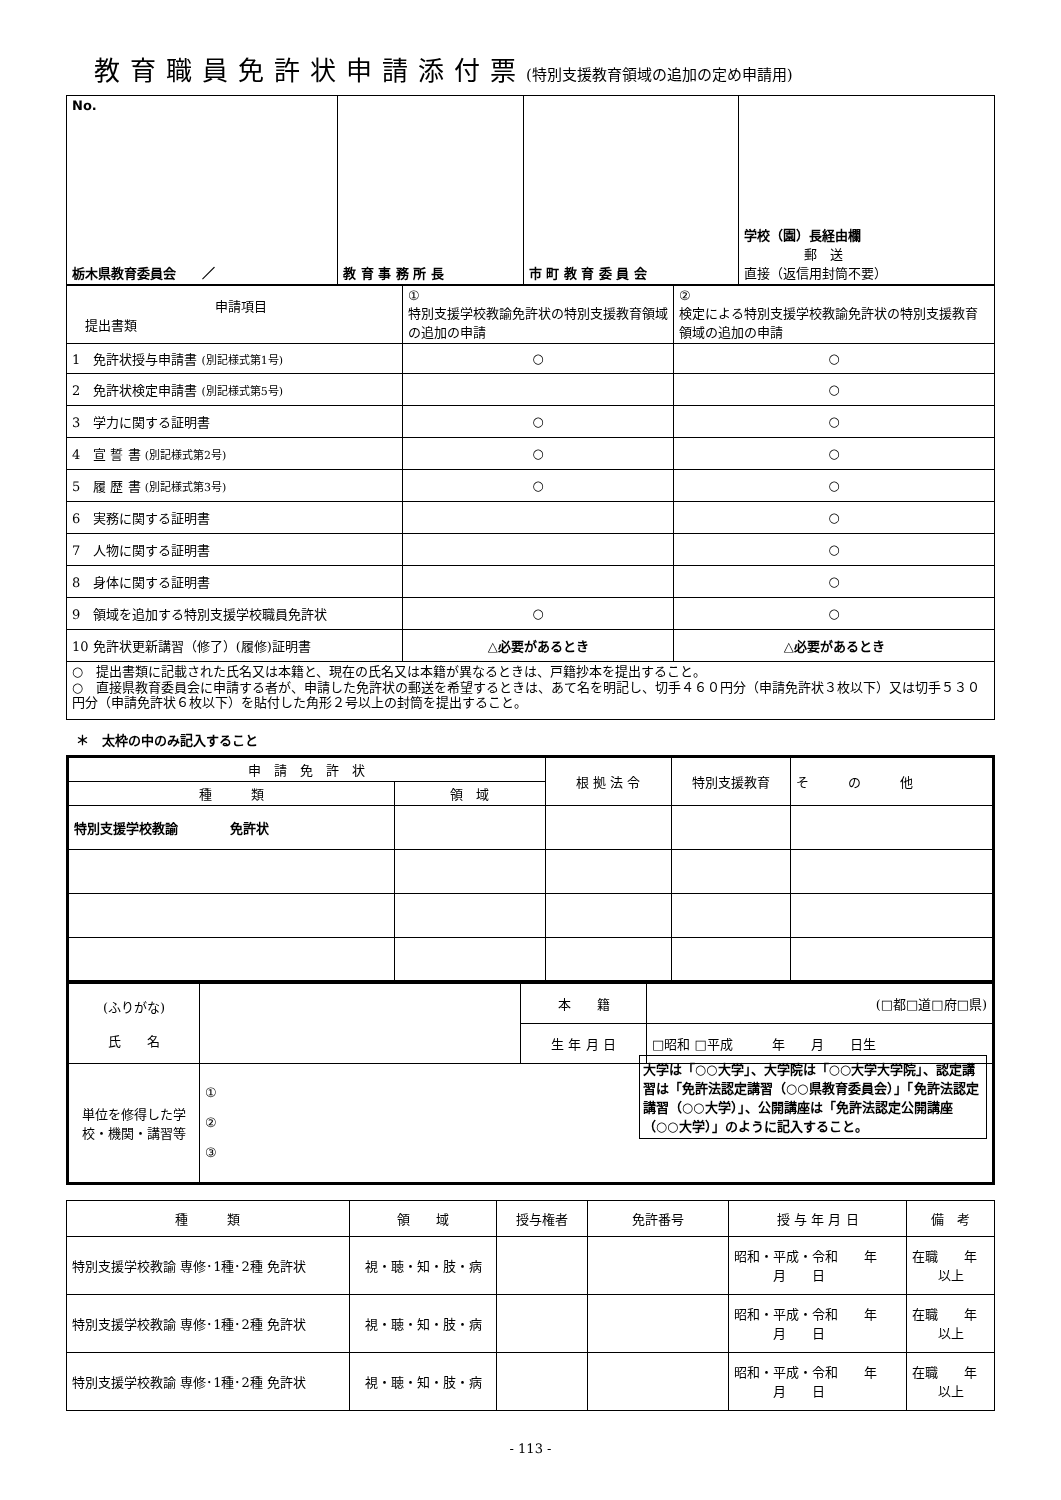教育職員免許状申請添付票(特別支援教育領域の追加の定め申請用)
| No. 栃木県教育委員会 ／ | 教 育 事 務 所 長 | 市 町 教 育 委 員 会 | 学校（園）長経由欄 郵 送 直接（返信用封筒不要） |
| 申請項目 提出書類 | ① 特別支援学校教諭免許状の特別支援教育領域の追加の申請 | ② 検定による特別支援学校教諭免許状の特別支援教育領域の追加の申請 |
| 1 免許状授与申請書 (別記様式第1号) | ○ | ○ |
| 2 免許状検定申請書 (別記様式第5号) | | ○ |
| 3 学力に関する証明書 | ○ | ○ |
| 4 宣 誓 書 (別記様式第2号) | ○ | ○ |
| 5 履 歴 書 (別記様式第3号) | ○ | ○ |
| 6 実務に関する証明書 | | ○ |
| 7 人物に関する証明書 | | ○ |
| 8 身体に関する証明書 | | ○ |
| 9 領域を追加する特別支援学校職員免許状 | ○ | ○ |
| 10 免許状更新講習（修了）(履修)証明書 | △必要があるとき | △必要があるとき |
○　提出書類に記載された氏名又は本籍と、現在の氏名又は本籍が異なるときは、戸籍抄本を提出すること。
○　直接県教育委員会に申請する者が、申請した免許状の郵送を希望するときは、あて名を明記し、切手４６０円分（申請免許状３枚以下）又は切手５３０円分（申請免許状６枚以下）を貼付した角形２号以上の封筒を提出すること。
＊　太枠の中のみ記入すること
| 申 請 免 許 状 | | 根 拠 法 令 | 特別支援教育 | そ の 他 |
| 種 類 | 領 域 | | | |
| 特別支援学校教諭 免許状 | | | | |
| (ふりがな) 氏 名 | | 本 籍 | (□都□道□府□県) |
| | | 生 年 月 日 | □昭和 □平成 年 月 日生 |
| 単位を修得した学校・機関・講習等 | ① ② ③ 大学は「○○大学」、大学院は「○○大学大学院」、認定講習は「免許法認定講習（○○県教育委員会）」「免許法認定講習（○○大学）」、公開講座は「免許法認定公開講座（○○大学）」のように記入すること。 | | |
| 種 類 | 領 域 | 授与権者 | 免許番号 | 授 与 年 月 日 | 備 考 |
| --- | --- | --- | --- | --- | --- |
| 特別支援学校教諭 専修･1種･2種 免許状 | 視・聴・知・肢・病 | | | 昭和・平成・令和 年 月 日 | 在職 年 以上 |
| 特別支援学校教諭 専修･1種･2種 免許状 | 視・聴・知・肢・病 | | | 昭和・平成・令和 年 月 日 | 在職 年 以上 |
| 特別支援学校教諭 専修･1種･2種 免許状 | 視・聴・知・肢・病 | | | 昭和・平成・令和 年 月 日 | 在職 年 以上 |
- 113 -